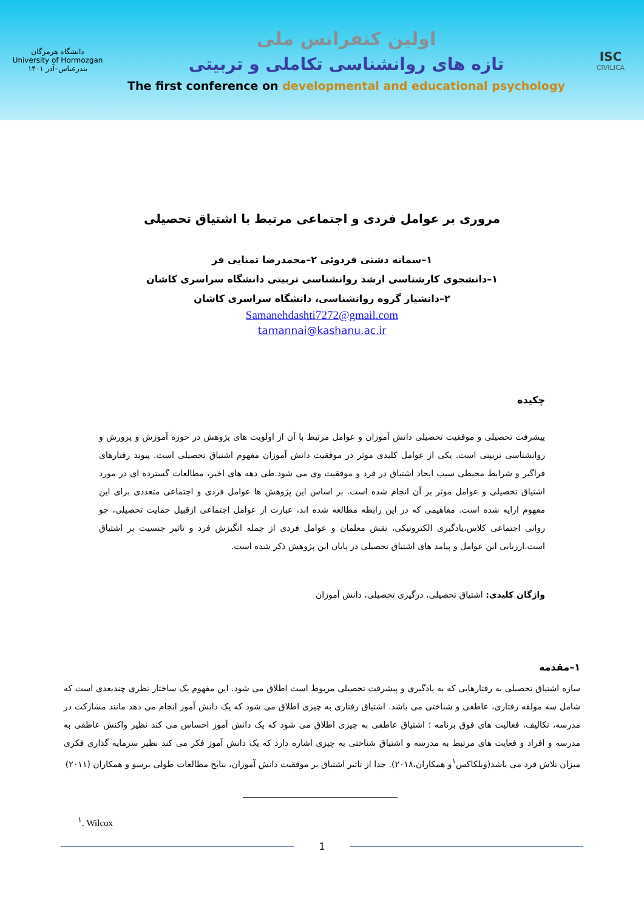دانشگاه هرمزگان
University of Hormozgan
بندرعباس–آذر ۱۴۰۱
اولین کنفرانس ملی
تازه های روانشناسی تکاملی و تربیتی
The first conference on developmental and educational psychology
ISC
CIVILICA
مروری بر عوامل فردی و اجتماعی مرتبط با اشتیاق تحصیلی
۱–سمانه دشتی فردوئی ۲–محمدرضا تمنایی فر
۱–دانشجوی کارشناسی ارشد روانشناسی تربیتی دانشگاه سراسری کاشان
۲–دانشیار گروه روانشناسی، دانشگاه سراسری کاشان
Samanehdashti7272@gmail.com
tamannai@kashanu.ac.ir
چکیده
پیشرفت تحصیلی و موفقیت تحصیلی دانش آموزان و عوامل مرتبط با آن از اولویت های پژوهش در حوزه آموزش و پرورش و روانشناسی تربیتی است. یکی از عوامل کلیدی موثر در موفقیت دانش آموزان مفهوم اشتیاق تحصیلی است. پیوند رفتارهای فراگیر و شرایط محیطی سبب ایجاد اشتیاق در فرد و موفقیت وی می شود.طی دهه های اخیر، مطالعات گسترده ای در مورد اشتیاق تحصیلی و عوامل موثر بر آن انجام شده است. بر اساس این پژوهش ها عوامل فردی و اجتماعی متعددی برای این مفهوم ارایه شده است. مفاهیمی که در این رابطه مطالعه شده اند، عبارت از عوامل اجتماعی ازقبیل حمایت تحصیلی، جو روانی اجتماعی کلاس،یادگیری الکترونیکی، نقش معلمان و عوامل فردی از جمله انگیزش فرد و تاثیر جنسیت بر اشتیاق است.ارزیابی این عوامل و پیامد های اشتیاق تحصیلی در پایان این پژوهش ذکر شده است.
واژگان کلیدی: اشتیاق تحصیلی، درگیری تحصیلی، دانش آموزان
۱–مقدمه
سازه اشتیاق تحصیلی به رفتارهایی که به یادگیری و پیشرفت تحصیلی مربوط است اطلاق می شود. این مفهوم یک ساختار نظری چندبعدی است که شامل سه مولفه رفتاری، عاطفی و شناختی می باشد. اشتیاق رفتاری به چیزی اطلاق می شود که یک دانش آموز انجام می دهد مانند مشارکت در مدرسه، تکالیف، فعالیت های فوق برنامه ؛ اشتیاق عاطفی به چیزی اطلاق می شود که یک دانش آموز احساس می کند نظیر واکنش عاطفی به مدرسه و افراد و فعایت های مرتبط به مدرسه و اشتیاق شناختی به چیزی اشاره دارد که یک دانش آموز فکر می کند نظیر سرمایه گذاری فکری میزان تلاش فرد می باشد(ویلکاکس<sup>۱</sup>و همکاران،۲۰۱۸). جدا از تاثیر اشتیاق بر موفقیت دانش آموزان، نتایج مطالعات طولی برسو و همکاران (۲۰۱۱)
<sup>۱</sup>. Wilcox
1